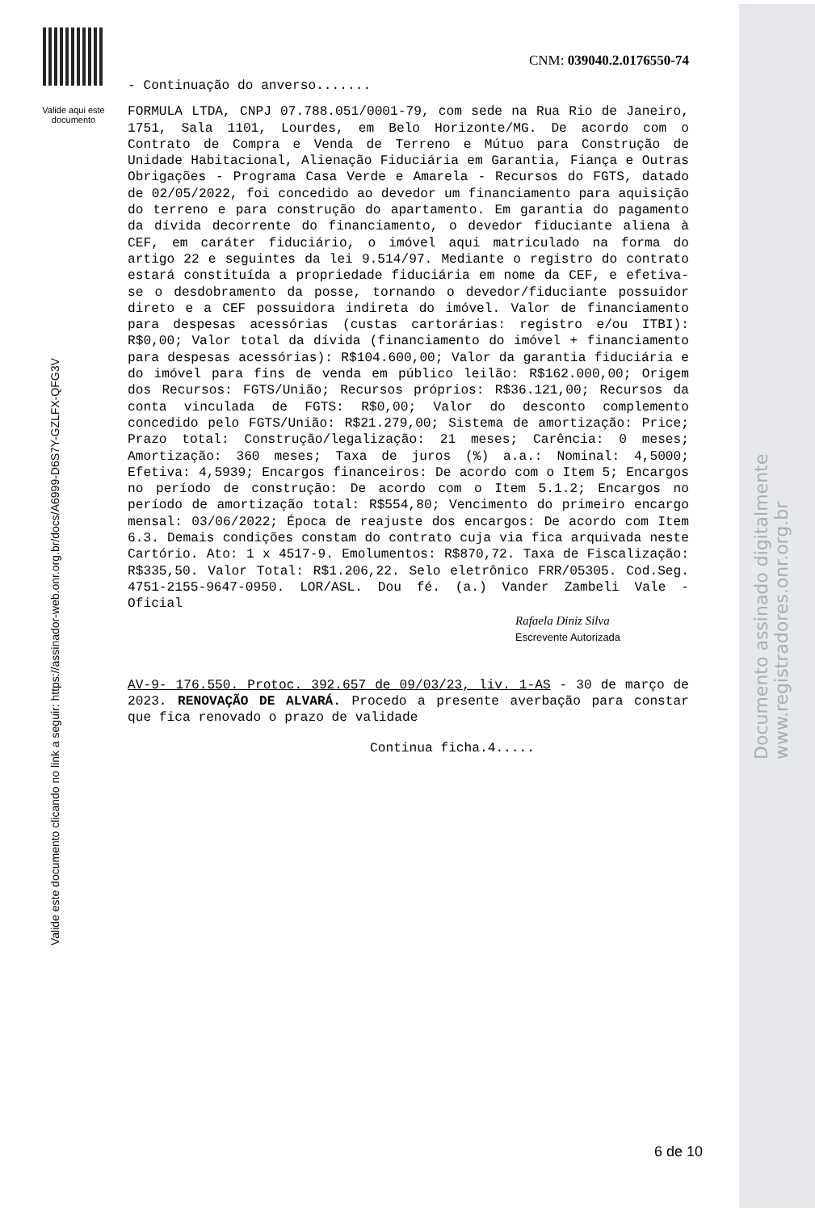Valide aqui este documento
Valide este documento clicando no link a seguir: https://assinador-web.onr.org.br/docs/A6999-D6S7Y-GZLFX-QFG3V
CNM: 039040.2.0176550-74
- Continuação do anverso.......
FORMULA LTDA, CNPJ 07.788.051/0001-79, com sede na Rua Rio de Janeiro, 1751, Sala 1101, Lourdes, em Belo Horizonte/MG. De acordo com o Contrato de Compra e Venda de Terreno e Mútuo para Construção de Unidade Habitacional, Alienação Fiduciária em Garantia, Fiança e Outras Obrigações - Programa Casa Verde e Amarela - Recursos do FGTS, datado de 02/05/2022, foi concedido ao devedor um financiamento para aquisição do terreno e para construção do apartamento. Em garantia do pagamento da dívida decorrente do financiamento, o devedor fiduciante aliena à CEF, em caráter fiduciário, o imóvel aqui matriculado na forma do artigo 22 e seguintes da lei 9.514/97. Mediante o registro do contrato estará constituída a propriedade fiduciária em nome da CEF, e efetiva-se o desdobramento da posse, tornando o devedor/fiduciante possuidor direto e a CEF possuidora indireta do imóvel. Valor de financiamento para despesas acessórias (custas cartorárias: registro e/ou ITBI): R$0,00; Valor total da dívida (financiamento do imóvel + financiamento para despesas acessórias): R$104.600,00; Valor da garantia fiduciária e do imóvel para fins de venda em público leilão: R$162.000,00; Origem dos Recursos: FGTS/União; Recursos próprios: R$36.121,00; Recursos da conta vinculada de FGTS: R$0,00; Valor do desconto complemento concedido pelo FGTS/União: R$21.279,00; Sistema de amortização: Price; Prazo total: Construção/legalização: 21 meses; Carência: 0 meses; Amortização: 360 meses; Taxa de juros (%) a.a.: Nominal: 4,5000; Efetiva: 4,5939; Encargos financeiros: De acordo com o Item 5; Encargos no período de construção: De acordo com o Item 5.1.2; Encargos no período de amortização total: R$554,80; Vencimento do primeiro encargo mensal: 03/06/2022; Época de reajuste dos encargos: De acordo com Item 6.3. Demais condições constam do contrato cuja via fica arquivada neste Cartório. Ato: 1 x 4517-9. Emolumentos: R$870,72. Taxa de Fiscalização: R$335,50. Valor Total: R$1.206,22. Selo eletrônico FRR/05305. Cod.Seg. 4751-2155-9647-0950. LOR/ASL. Dou fé. (a.) Vander Zambeli Vale - Oficial
Rafaela Diniz Silva
Escrevente Autorizada
AV-9- 176.550. Protoc. 392.657 de 09/03/23, liv. 1-AS - 30 de março de 2023. RENOVAÇÃO DE ALVARÁ. Procedo a presente averbação para constar que fica renovado o prazo de validade
Continua ficha.4.....
Documento assinado digitalmente
www.registradores.onr.org.br
6 de 10